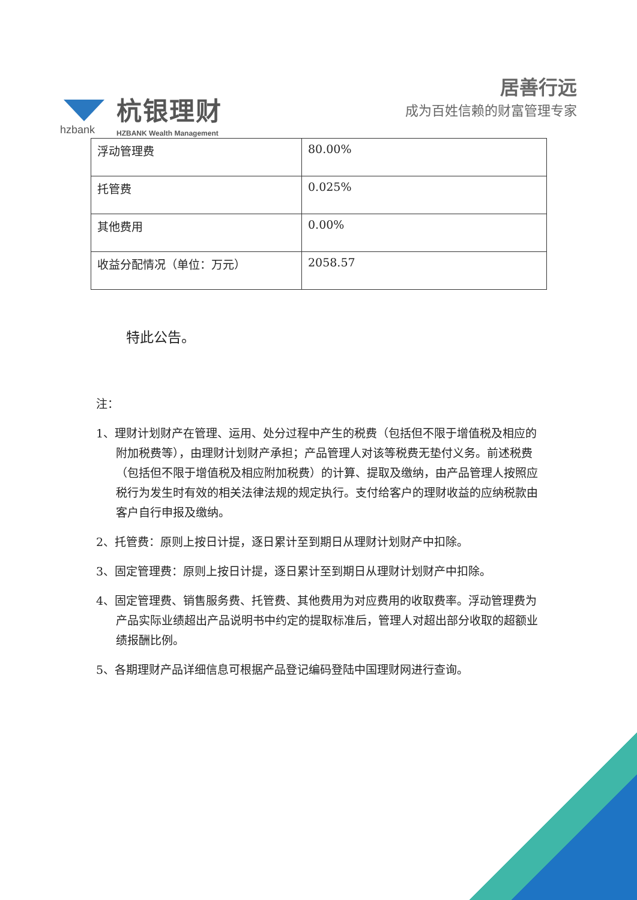hzbank
杭银理财
HZBANK Wealth Management
居善行远
成为百姓信赖的财富管理专家
| 浮动管理费 | 80.00% |
| 托管费 | 0.025% |
| 其他费用 | 0.00% |
| 收益分配情况（单位：万元） | 2058.57 |
特此公告。
注：
1、理财计划财产在管理、运用、处分过程中产生的税费（包括但不限于增值税及相应的附加税费等），由理财计划财产承担；产品管理人对该等税费无垫付义务。前述税费（包括但不限于增值税及相应附加税费）的计算、提取及缴纳，由产品管理人按照应税行为发生时有效的相关法律法规的规定执行。支付给客户的理财收益的应纳税款由客户自行申报及缴纳。
2、托管费：原则上按日计提，逐日累计至到期日从理财计划财产中扣除。
3、固定管理费：原则上按日计提，逐日累计至到期日从理财计划财产中扣除。
4、固定管理费、销售服务费、托管费、其他费用为对应费用的收取费率。浮动管理费为产品实际业绩超出产品说明书中约定的提取标准后，管理人对超出部分收取的超额业绩报酬比例。
5、各期理财产品详细信息可根据产品登记编码登陆中国理财网进行查询。